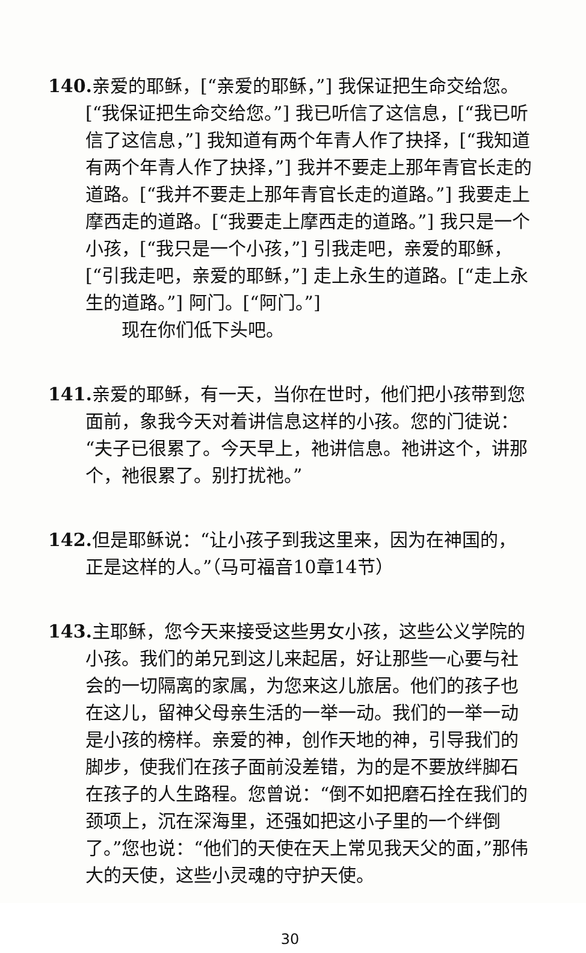140. 亲爱的耶稣，[“亲爱的耶稣，”] 我保证把生命交给您。[“我保证把生命交给您。”] 我已听信了这信息，[“我已听信了这信息，”] 我知道有两个年青人作了抉择，[“我知道有两个年青人作了抉择，”] 我并不要走上那年青官长走的道路。[“我并不要走上那年青官长走的道路。”] 我要走上摩西走的道路。[“我要走上摩西走的道路。”] 我只是一个小孩，[“我只是一个小孩，”] 引我走吧，亲爱的耶稣，[“引我走吧，亲爱的耶稣，”] 走上永生的道路。[“走上永生的道路。”] 阿门。[“阿门。”]
现在你们低下头吧。
141. 亲爱的耶稣，有一天，当你在世时，他们把小孩带到您面前，象我今天对着讲信息这样的小孩。您的门徒说：“夫子已很累了。今天早上，祂讲信息。祂讲这个，讲那个，祂很累了。别打扰祂。”
142. 但是耶稣说：“让小孩子到我这里来，因为在神国的，正是这样的人。”（马可福音10章14节）
143. 主耶稣，您今天来接受这些男女小孩，这些公义学院的小孩。我们的弟兄到这儿来起居，好让那些一心要与社会的一切隔离的家属，为您来这儿旅居。他们的孩子也在这儿，留神父母亲生活的一举一动。我们的一举一动是小孩的榜样。亲爱的神，创作天地的神，引导我们的脚步，使我们在孩子面前没差错，为的是不要放绊脚石在孩子的人生路程。您曾说：“倒不如把磨石拴在我们的颈项上，沉在深海里，还强如把这小子里的一个绊倒了。”您也说：“他们的天使在天上常见我天父的面，”那伟大的天使，这些小灵魂的守护天使。
30